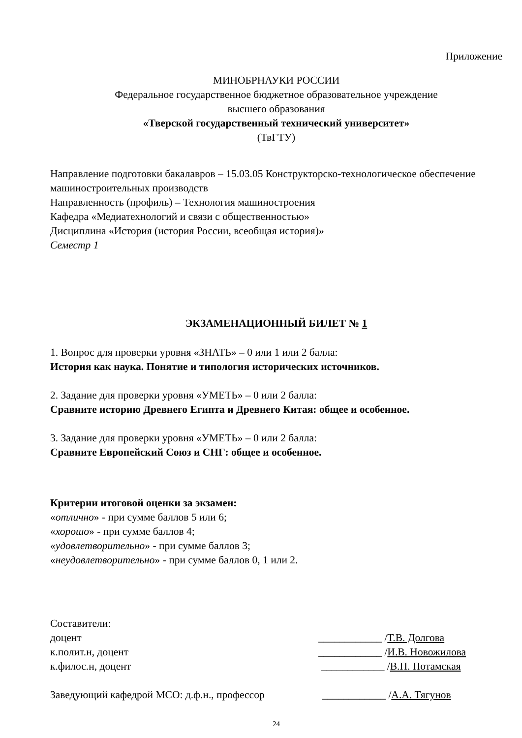Приложение
МИНОБРНАУКИ РОССИИ
Федеральное государственное бюджетное образовательное учреждение
высшего образования
«Тверской государственный технический университет»
(ТвГТУ)
Направление подготовки бакалавров – 15.03.05 Конструкторско-технологическое обеспечение машиностроительных производств
Направленность (профиль) – Технология машиностроения
Кафедра «Медиатехнологий и связи с общественностью»
Дисциплина «История (история России, всеобщая история)»
Семестр 1
ЭКЗАМЕНАЦИОННЫЙ БИЛЕТ № 1
1. Вопрос для проверки уровня «ЗНАТЬ» – 0 или 1 или 2 балла:
История как наука. Понятие и типология исторических источников.
2. Задание для проверки уровня «УМЕТЬ» – 0 или 2 балла:
Сравните историю Древнего Египта и Древнего Китая: общее и особенное.
3. Задание для проверки уровня «УМЕТЬ» – 0 или 2 балла:
Сравните Европейский Союз и СНГ: общее и особенное.
Критерии итоговой оценки за экзамен:
«отлично» - при сумме баллов 5 или 6;
«хорошо» - при сумме баллов 4;
«удовлетворительно» - при сумме баллов 3;
«неудовлетворительно» - при сумме баллов 0, 1 или 2.
Составители:
доцент ____________ /Т.В. Долгова
к.полит.н, доцент ____________ /И.В. Новожилова
к.филос.н, доцент ____________ /В.П. Потамская
Заведующий кафедрой МСО: д.ф.н., профессор ____________ /А.А. Тягунов
24